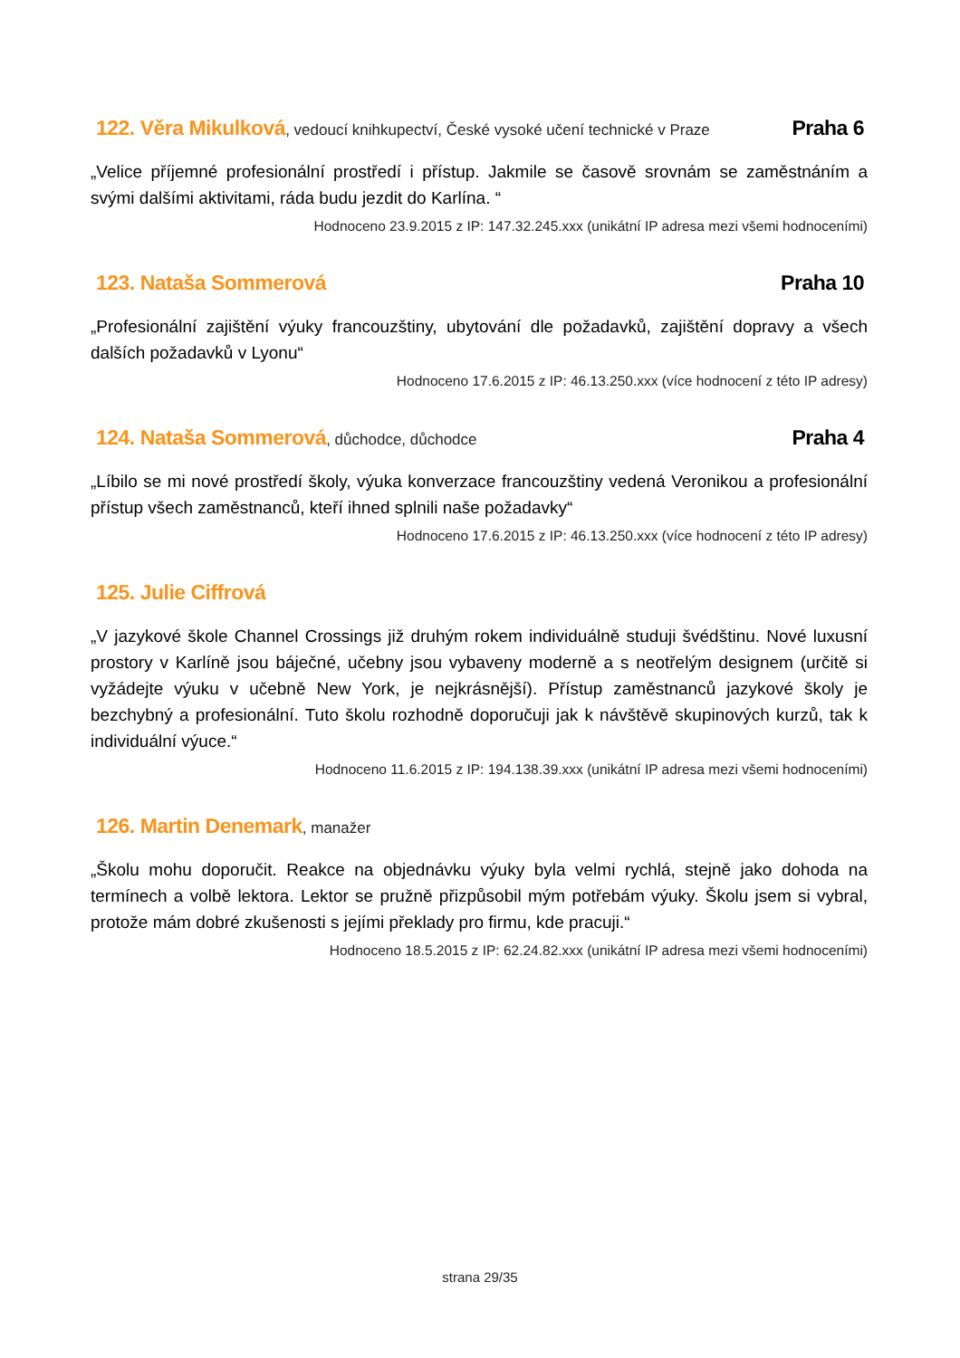122. Věra Mikulková, vedoucí knihkupectví, České vysoké učení technické v Praze
Praha 6
„Velice příjemné profesionální prostředí i přístup. Jakmile se časově srovnám se zaměstnáním a svými dalšími aktivitami, ráda budu jezdit do Karlína. “
Hodnoceno 23.9.2015 z IP: 147.32.245.xxx (unikátní IP adresa mezi všemi hodnoceními)
123. Nataša Sommerová Praha 10
„Profesionální zajištění výuky francouzštiny, ubytování dle požadavků, zajištění dopravy a všech dalších požadavků v Lyonu“
Hodnoceno 17.6.2015 z IP: 46.13.250.xxx (více hodnocení z této IP adresy)
124. Nataša Sommerová, důchodce, důchodce
Praha 4
„Líbilo se mi nové prostředí školy, výuka konverzace francouzštiny vedená Veronikou a profesionální přístup všech zaměstnanců, kteří ihned splnili naše požadavky“
Hodnoceno 17.6.2015 z IP: 46.13.250.xxx (více hodnocení z této IP adresy)
125. Julie Ciffrová
„V jazykové škole Channel Crossings již druhým rokem individuálně studuji švédštinu. Nové luxusní prostory v Karlíně jsou báječné, učebny jsou vybaveny moderně a s neotřelým designem (určitě si vyžádejte výuku v učebně New York, je nejkrásnější). Přístup zaměstnanců jazykové školy je bezchybný a profesionální. Tuto školu rozhodně doporučuji jak k návštěvě skupinových kurzů, tak k individuální výuce.“
Hodnoceno 11.6.2015 z IP: 194.138.39.xxx (unikátní IP adresa mezi všemi hodnoceními)
126. Martin Denemark, manažer
„Školu mohu doporučit. Reakce na objednávku výuky byla velmi rychlá, stejně jako dohoda na termínech a volbě lektora. Lektor se pružně přizpůsobil mým potřebám výuky. Školu jsem si vybral, protože mám dobré zkušenosti s jejími překlady pro firmu, kde pracuji.“
Hodnoceno 18.5.2015 z IP: 62.24.82.xxx (unikátní IP adresa mezi všemi hodnoceními)
strana 29/35